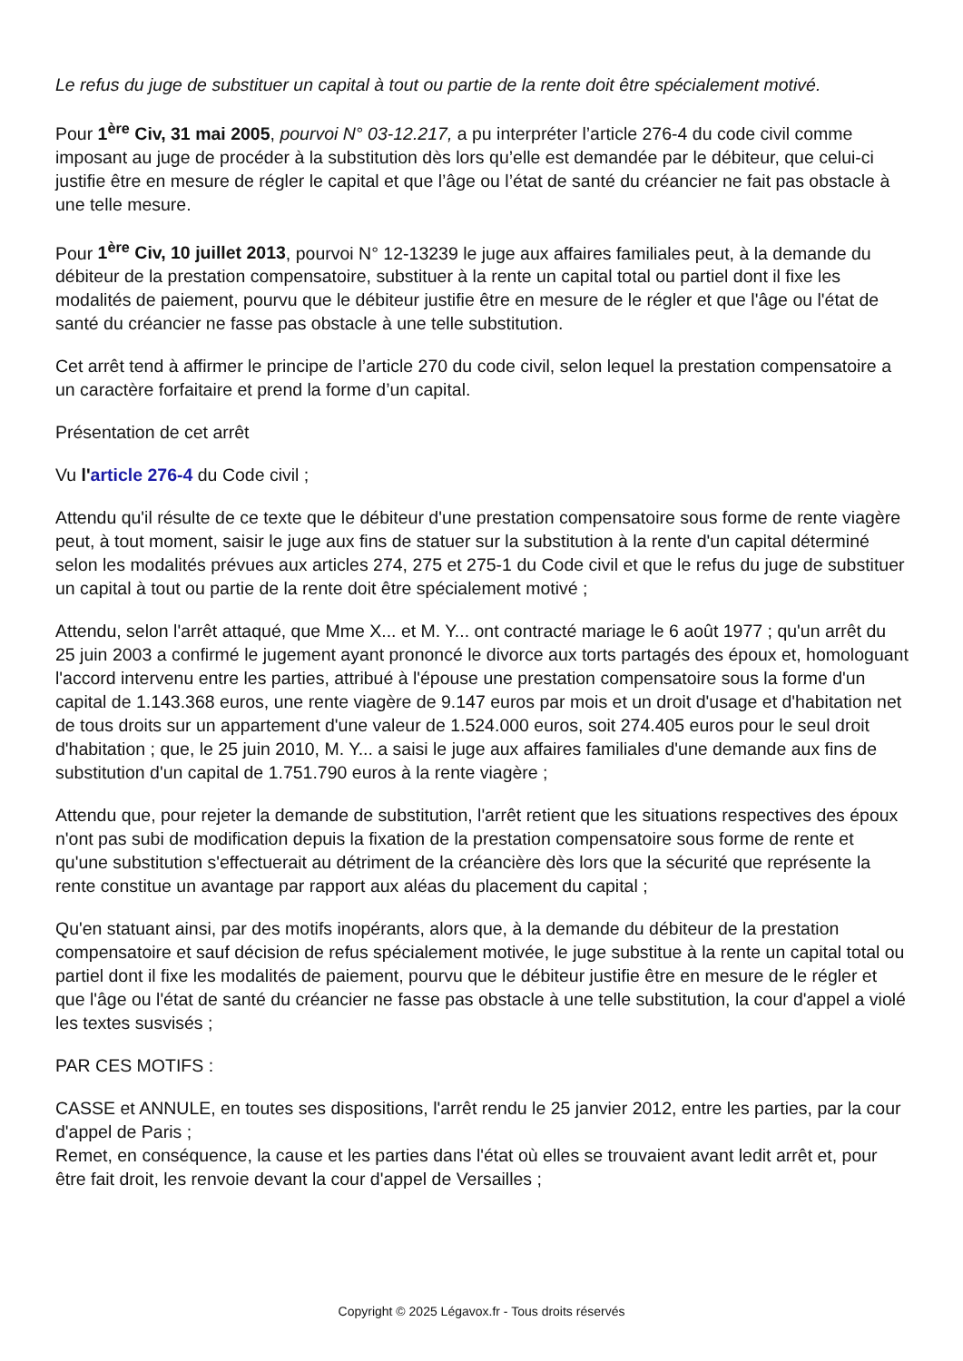Le refus du juge de substituer un capital à tout ou partie de la rente doit être spécialement motivé.
Pour 1<sup>ère</sup> Civ, 31 mai 2005, pourvoi N° 03-12.217, a pu interpréter l’article 276-4 du code civil comme imposant au juge de procéder à la substitution dès lors qu’elle est demandée par le débiteur, que celui-ci justifie être en mesure de régler le capital et que l’âge ou l’état de santé du créancier ne fait pas obstacle à une telle mesure.
Pour 1<sup>ère</sup> Civ, 10 juillet 2013, pourvoi N° 12-13239 le juge aux affaires familiales peut, à la demande du débiteur de la prestation compensatoire, substituer à la rente un capital total ou partiel dont il fixe les modalités de paiement, pourvu que le débiteur justifie être en mesure de le régler et que l'âge ou l'état de santé du créancier ne fasse pas obstacle à une telle substitution.
Cet arrêt tend à affirmer le principe de l’article 270 du code civil, selon lequel la prestation compensatoire a un caractère forfaitaire et prend la forme d’un capital.
Présentation de cet arrêt
Vu l'article 276-4 du Code civil ;
Attendu qu'il résulte de ce texte que le débiteur d'une prestation compensatoire sous forme de rente viagère peut, à tout moment, saisir le juge aux fins de statuer sur la substitution à la rente d'un capital déterminé selon les modalités prévues aux articles 274, 275 et 275-1 du Code civil et que le refus du juge de substituer un capital à tout ou partie de la rente doit être spécialement motivé ;
Attendu, selon l'arrêt attaqué, que Mme X... et M. Y... ont contracté mariage le 6 août 1977 ; qu'un arrêt du 25 juin 2003 a confirmé le jugement ayant prononcé le divorce aux torts partagés des époux et, homologuant l'accord intervenu entre les parties, attribué à l'épouse une prestation compensatoire sous la forme d'un capital de 1.143.368 euros, une rente viagère de 9.147 euros par mois et un droit d'usage et d'habitation net de tous droits sur un appartement d'une valeur de 1.524.000 euros, soit 274.405 euros pour le seul droit d'habitation ; que, le 25 juin 2010, M. Y... a saisi le juge aux affaires familiales d'une demande aux fins de substitution d'un capital de 1.751.790 euros à la rente viagère ;
Attendu que, pour rejeter la demande de substitution, l'arrêt retient que les situations respectives des époux n'ont pas subi de modification depuis la fixation de la prestation compensatoire sous forme de rente et qu'une substitution s'effectuerait au détriment de la créancière dès lors que la sécurité que représente la rente constitue un avantage par rapport aux aléas du placement du capital ;
Qu'en statuant ainsi, par des motifs inopérants, alors que, à la demande du débiteur de la prestation compensatoire et sauf décision de refus spécialement motivée, le juge substitue à la rente un capital total ou partiel dont il fixe les modalités de paiement, pourvu que le débiteur justifie être en mesure de le régler et que l'âge ou l'état de santé du créancier ne fasse pas obstacle à une telle substitution, la cour d'appel a violé les textes susvisés ;
PAR CES MOTIFS :
CASSE et ANNULE, en toutes ses dispositions, l'arrêt rendu le 25 janvier 2012, entre les parties, par la cour d'appel de Paris ;
Remet, en conséquence, la cause et les parties dans l'état où elles se trouvaient avant ledit arrêt et, pour être fait droit, les renvoie devant la cour d'appel de Versailles ;
Copyright © 2025 Légavox.fr - Tous droits réservés